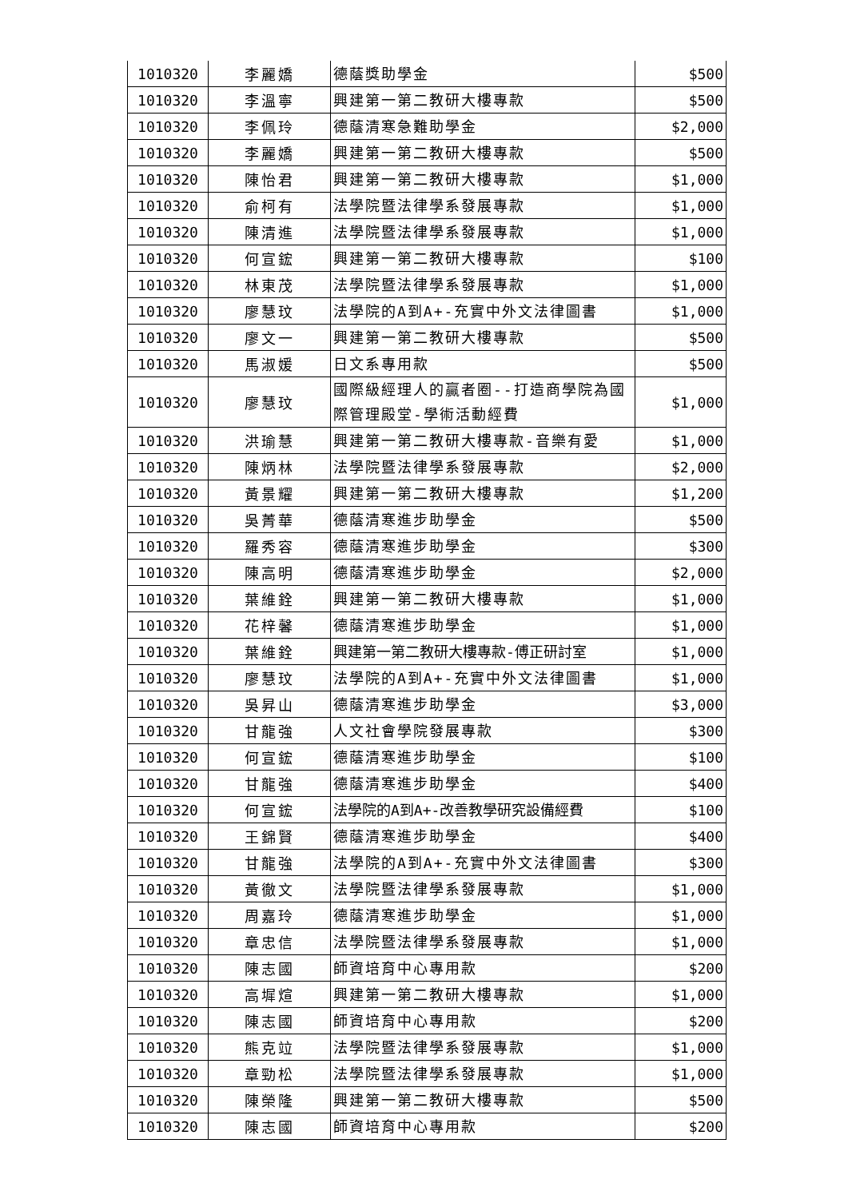| 1010320 | 李麗嬌 | 德蔭獎助學金 | $500 |
| 1010320 | 李溫寧 | 興建第一第二教研大樓專款 | $500 |
| 1010320 | 李佩玲 | 德蔭清寒急難助學金 | $2,000 |
| 1010320 | 李麗嬌 | 興建第一第二教研大樓專款 | $500 |
| 1010320 | 陳怡君 | 興建第一第二教研大樓專款 | $1,000 |
| 1010320 | 俞柯有 | 法學院暨法律學系發展專款 | $1,000 |
| 1010320 | 陳清進 | 法學院暨法律學系發展專款 | $1,000 |
| 1010320 | 何宣鋐 | 興建第一第二教研大樓專款 | $100 |
| 1010320 | 林東茂 | 法學院暨法律學系發展專款 | $1,000 |
| 1010320 | 廖慧玟 | 法學院的A到A+-充實中外文法律圖書 | $1,000 |
| 1010320 | 廖文一 | 興建第一第二教研大樓專款 | $500 |
| 1010320 | 馬淑媛 | 日文系專用款 | $500 |
| 1010320 | 廖慧玟 | 國際級經理人的贏者圈--打造商學院為國際管理殿堂-學術活動經費 | $1,000 |
| 1010320 | 洪瑜慧 | 興建第一第二教研大樓專款-音樂有愛 | $1,000 |
| 1010320 | 陳炳林 | 法學院暨法律學系發展專款 | $2,000 |
| 1010320 | 黃景耀 | 興建第一第二教研大樓專款 | $1,200 |
| 1010320 | 吳菁華 | 德蔭清寒進步助學金 | $500 |
| 1010320 | 羅秀容 | 德蔭清寒進步助學金 | $300 |
| 1010320 | 陳高明 | 德蔭清寒進步助學金 | $2,000 |
| 1010320 | 葉維銓 | 興建第一第二教研大樓專款 | $1,000 |
| 1010320 | 花梓馨 | 德蔭清寒進步助學金 | $1,000 |
| 1010320 | 葉維銓 | 興建第一第二教研大樓專款-傅正研討室 | $1,000 |
| 1010320 | 廖慧玟 | 法學院的A到A+-充實中外文法律圖書 | $1,000 |
| 1010320 | 吳昇山 | 德蔭清寒進步助學金 | $3,000 |
| 1010320 | 甘龍強 | 人文社會學院發展專款 | $300 |
| 1010320 | 何宣鋐 | 德蔭清寒進步助學金 | $100 |
| 1010320 | 甘龍強 | 德蔭清寒進步助學金 | $400 |
| 1010320 | 何宣鋐 | 法學院的A到A+-改善教學研究設備經費 | $100 |
| 1010320 | 王錦賢 | 德蔭清寒進步助學金 | $400 |
| 1010320 | 甘龍強 | 法學院的A到A+-充實中外文法律圖書 | $300 |
| 1010320 | 黃徹文 | 法學院暨法律學系發展專款 | $1,000 |
| 1010320 | 周嘉玲 | 德蔭清寒進步助學金 | $1,000 |
| 1010320 | 章忠信 | 法學院暨法律學系發展專款 | $1,000 |
| 1010320 | 陳志國 | 師資培育中心專用款 | $200 |
| 1010320 | 高墀煊 | 興建第一第二教研大樓專款 | $1,000 |
| 1010320 | 陳志國 | 師資培育中心專用款 | $200 |
| 1010320 | 熊克竝 | 法學院暨法律學系發展專款 | $1,000 |
| 1010320 | 章勁松 | 法學院暨法律學系發展專款 | $1,000 |
| 1010320 | 陳榮隆 | 興建第一第二教研大樓專款 | $500 |
| 1010320 | 陳志國 | 師資培育中心專用款 | $200 |